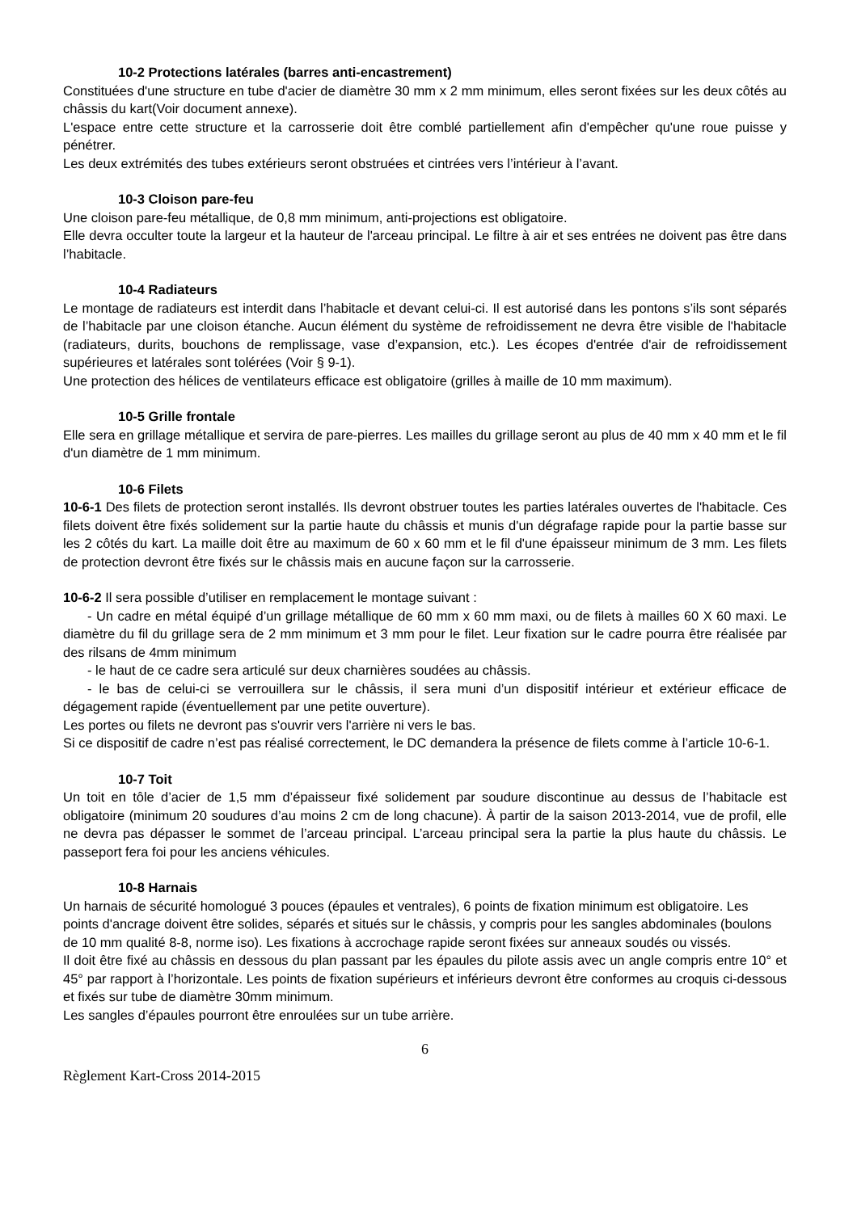10-2 Protections latérales (barres anti-encastrement)
Constituées d'une structure en tube d'acier de diamètre 30 mm x 2 mm minimum, elles seront fixées sur les deux côtés au châssis du kart(Voir document annexe).
L'espace entre cette structure et la carrosserie doit être comblé partiellement afin d'empêcher qu'une roue puisse y pénétrer.
Les deux extrémités des tubes extérieurs seront obstruées et cintrées vers l’intérieur à l’avant.
10-3 Cloison pare-feu
Une cloison pare-feu métallique, de 0,8 mm minimum, anti-projections est obligatoire.
Elle devra occulter toute la largeur et la hauteur de l'arceau principal. Le filtre à air et ses entrées ne doivent pas être dans l’habitacle.
10-4 Radiateurs
Le montage de radiateurs est interdit dans l’habitacle et devant celui-ci. Il est autorisé dans les pontons s’ils sont séparés de l’habitacle par une cloison étanche. Aucun élément du système de refroidissement ne devra être visible de l'habitacle (radiateurs, durits, bouchons de remplissage, vase d’expansion, etc.). Les écopes d'entrée d'air de refroidissement supérieures et latérales sont tolérées (Voir § 9-1).
Une protection des hélices de ventilateurs efficace est obligatoire (grilles à maille de 10 mm maximum).
10-5 Grille frontale
Elle sera en grillage métallique et servira de pare-pierres. Les mailles du grillage seront au plus de 40 mm x 40 mm et le fil d'un diamètre de 1 mm minimum.
10-6 Filets
10-6-1 Des filets de protection seront installés. Ils devront obstruer toutes les parties latérales ouvertes de l'habitacle. Ces filets doivent être fixés solidement sur la partie haute du châssis et munis d'un dégrafage rapide pour la partie basse sur les 2 côtés du kart. La maille doit être au maximum de 60 x 60 mm et le fil d'une épaisseur minimum de 3 mm. Les filets de protection devront être fixés sur le châssis mais en aucune façon sur la carrosserie.
10-6-2 Il sera possible d’utiliser en remplacement le montage suivant :
- Un cadre en métal équipé d’un grillage métallique de 60 mm x 60 mm maxi, ou de filets à mailles 60 X 60 maxi. Le diamètre du fil du grillage sera de 2 mm minimum et 3 mm pour le filet. Leur fixation sur le cadre pourra être réalisée par des rilsans de 4mm minimum
- le haut de ce cadre sera articulé sur deux charnières soudées au châssis.
- le bas de celui-ci se verrouillera sur le châssis, il sera muni d’un dispositif intérieur et extérieur efficace de dégagement rapide (éventuellement par une petite ouverture).
Les portes ou filets ne devront pas s'ouvrir vers l'arrière ni vers le bas.
Si ce dispositif de cadre n’est pas réalisé correctement, le DC demandera la présence de filets comme à l’article 10-6-1.
10-7 Toit
Un toit en tôle d’acier de 1,5 mm d’épaisseur fixé solidement par soudure discontinue au dessus de l’habitacle est obligatoire (minimum 20 soudures d’au moins 2 cm de long chacune). À partir de la saison 2013-2014, vue de profil, elle ne devra pas dépasser le sommet de l’arceau principal. L’arceau principal sera la partie la plus haute du châssis. Le passeport fera foi pour les anciens véhicules.
10-8 Harnais
Un harnais de sécurité homologué 3 pouces (épaules et ventrales), 6 points de fixation minimum est obligatoire. Les points d'ancrage doivent être solides, séparés et situés sur le châssis, y compris pour les sangles abdominales (boulons de 10 mm qualité 8-8, norme iso). Les fixations à accrochage rapide seront fixées sur anneaux soudés ou vissés.
Il doit être fixé au châssis en dessous du plan passant par les épaules du pilote assis avec un angle compris entre 10° et 45° par rapport à l’horizontale. Les points de fixation supérieurs et inférieurs devront être conformes au croquis ci-dessous et fixés sur tube de diamètre 30mm minimum.
Les sangles d’épaules pourront être enroulées sur un tube arrière.
6
Règlement Kart-Cross 2014-2015